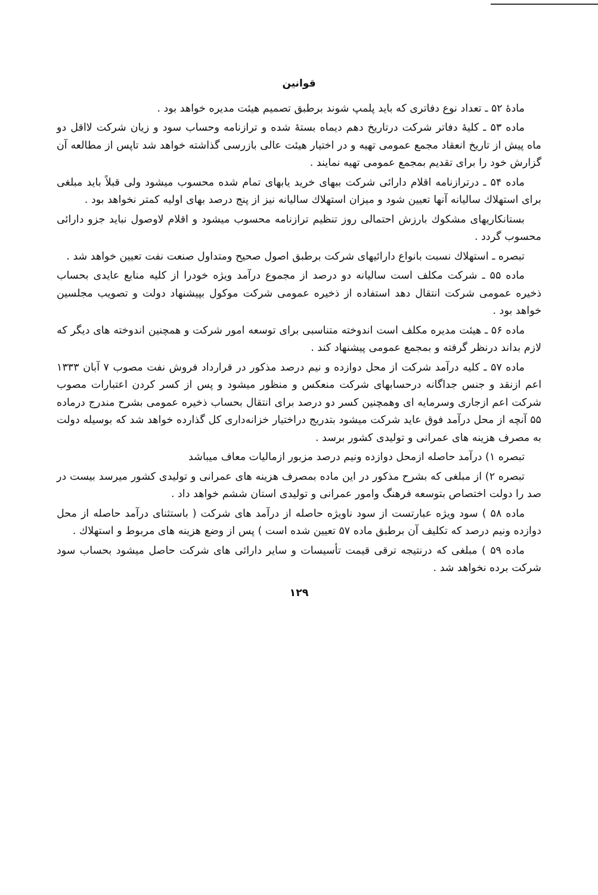قوانین
مادهٔ ۵۲ ـ تعداد نوع دفاتری که باید پلمپ شوند برطبق تصمیم هیئت مدیره خواهد بود .
ماده ۵۳ ـ کلیهٔ دفاتر شرکت درتاریخ دهم دیماه بستهٔ شده و ترازنامه وحساب سود و زیان شرکت لااقل دو ماه پیش از تاریخ انعقاد مجمع عمومی تهیه و در اختیار هیئت عالی بازرسی گذاشته خواهد شد تاپس از مطالعه آن گزارش خود را برای تقدیم بمجمع عمومی تهیه نمایند .
ماده ۵۴ ـ درترازنامه اقلام دارائی شرکت ببهای خرید یابهای تمام شده محسوب میشود ولی قبلاً باید مبلغی برای استهلاك سالیانه آنها تعیین شود و میزان استهلاك سالیانه نیز از پنج درصد بهای اولیه کمتر نخواهد بود .
بستانکاریهای مشکوك بارزش احتمالی روز تنظیم ترازنامه محسوب میشود و اقلام لاوصول نباید جزو دارائی محسوب گردد .
تبصره ـ استهلاك نسبت بانواع دارائیهای شرکت برطبق اصول صحیح ومتداول صنعت نفت تعیین خواهد شد .
ماده ۵۵ ـ شرکت مکلف است سالیانه دو درصد از مجموع درآمد ویژه خودرا از کلیه منابع عایدی بحساب ذخیره عمومی شرکت انتقال دهد استفاده از ذخیره عمومی شرکت موکول بپیشنهاد دولت و تصویب مجلسین خواهد بود .
ماده ۵۶ ـ هیئت مدیره مکلف است اندوخته متناسبی برای توسعه امور شرکت و همچنین اندوخته های دیگر که لازم بداند درنظر گرفته و بمجمع عمومی پیشنهاد کند .
ماده ۵۷ ـ کلیه درآمد شرکت از محل دوازده و نیم درصد مذکور در قرارداد فروش نفت مصوب ۷ آبان ۱۳۳۳ اعم ازنقد و جنس جداگانه درحسابهای شرکت منعکس و منظور میشود و پس از کسر کردن اعتبارات مصوب شرکت اعم ازجاری وسرمایه ای وهمچنین کسر دو درصد برای انتقال بحساب ذخیره عمومی بشرح مندرج درماده ۵۵ آنچه از محل درآمد فوق عاید شرکت میشود بتدریج دراختیار خزانه‌داری کل گذارده خواهد شد که بوسیله دولت به مصرف هزینه های عمرانی و تولیدی کشور برسد .
تبصره ۱) درآمد حاصله ازمحل دوازده ونیم درصد مزبور ازمالیات معاف میباشد
تبصره ۲) از مبلغی که بشرح مذکور در این ماده بمصرف هزینه های عمرانی و تولیدی کشور میرسد بیست در صد را دولت اختصاص بتوسعه فرهنگ وامور عمرانی و تولیدی استان ششم خواهد داد .
ماده ۵۸ ) سود ویژه عبارتست از سود ناویژه حاصله از درآمد های شرکت ( باستثنای درآمد حاصله از محل دوازده ونیم درصد که تکلیف آن برطبق ماده ۵۷ تعیین شده است ) پس از وضع هزینه های مربوط و استهلاك .
ماده ۵۹ ) مبلغی که درنتیجه ترقی قیمت تأسیسات و سایر دارائی های شرکت حاصل میشود بحساب سود شرکت برده نخواهد شد .
۱۲۹